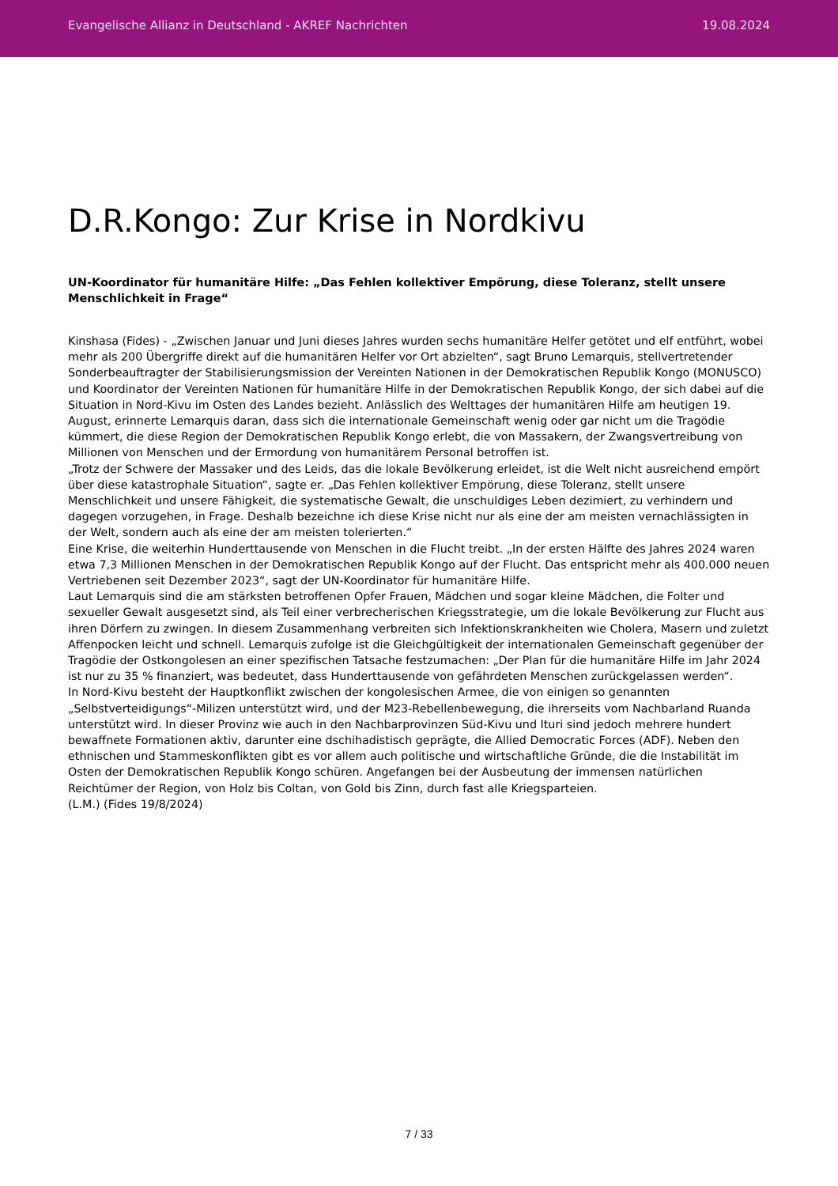Evangelische Allianz in Deutschland - AKREF Nachrichten 19.08.2024
D.R.Kongo: Zur Krise in Nordkivu
UN-Koordinator für humanitäre Hilfe: „Das Fehlen kollektiver Empörung, diese Toleranz, stellt unsere Menschlichkeit in Frage“
Kinshasa (Fides) - „Zwischen Januar und Juni dieses Jahres wurden sechs humanitäre Helfer getötet und elf entführt, wobei mehr als 200 Übergriffe direkt auf die humanitären Helfer vor Ort abzielten“, sagt Bruno Lemarquis, stellvertretender Sonderbeauftragter der Stabilisierungsmission der Vereinten Nationen in der Demokratischen Republik Kongo (MONUSCO) und Koordinator der Vereinten Nationen für humanitäre Hilfe in der Demokratischen Republik Kongo, der sich dabei auf die Situation in Nord-Kivu im Osten des Landes bezieht. Anlässlich des Welttages der humanitären Hilfe am heutigen 19. August, erinnerte Lemarquis daran, dass sich die internationale Gemeinschaft wenig oder gar nicht um die Tragödie kümmert, die diese Region der Demokratischen Republik Kongo erlebt, die von Massakern, der Zwangsvertreibung von Millionen von Menschen und der Ermordung von humanitärem Personal betroffen ist.
„Trotz der Schwere der Massaker und des Leids, das die lokale Bevölkerung erleidet, ist die Welt nicht ausreichend empört über diese katastrophale Situation“, sagte er. „Das Fehlen kollektiver Empörung, diese Toleranz, stellt unsere Menschlichkeit und unsere Fähigkeit, die systematische Gewalt, die unschuldiges Leben dezimiert, zu verhindern und dagegen vorzugehen, in Frage. Deshalb bezeichne ich diese Krise nicht nur als eine der am meisten vernachlässigten in der Welt, sondern auch als eine der am meisten tolerierten.“
Eine Krise, die weiterhin Hunderttausende von Menschen in die Flucht treibt. „In der ersten Hälfte des Jahres 2024 waren etwa 7,3 Millionen Menschen in der Demokratischen Republik Kongo auf der Flucht. Das entspricht mehr als 400.000 neuen Vertriebenen seit Dezember 2023“, sagt der UN-Koordinator für humanitäre Hilfe.
Laut Lemarquis sind die am stärksten betroffenen Opfer Frauen, Mädchen und sogar kleine Mädchen, die Folter und sexueller Gewalt ausgesetzt sind, als Teil einer verbrecherischen Kriegsstrategie, um die lokale Bevölkerung zur Flucht aus ihren Dörfern zu zwingen. In diesem Zusammenhang verbreiten sich Infektionskrankheiten wie Cholera, Masern und zuletzt Affenpocken leicht und schnell. Lemarquis zufolge ist die Gleichgültigkeit der internationalen Gemeinschaft gegenüber der Tragödie der Ostkongolesen an einer spezifischen Tatsache festzumachen: „Der Plan für die humanitäre Hilfe im Jahr 2024 ist nur zu 35 % finanziert, was bedeutet, dass Hunderttausende von gefährdeten Menschen zurückgelassen werden“.
In Nord-Kivu besteht der Hauptkonflikt zwischen der kongolesischen Armee, die von einigen so genannten „Selbstverteidigungs“-Milizen unterstützt wird, und der M23-Rebellenbewegung, die ihrerseits vom Nachbarland Ruanda unterstützt wird. In dieser Provinz wie auch in den Nachbarprovinzen Süd-Kivu und Ituri sind jedoch mehrere hundert bewaffnete Formationen aktiv, darunter eine dschihadistisch geprägte, die Allied Democratic Forces (ADF). Neben den ethnischen und Stammeskonflikten gibt es vor allem auch politische und wirtschaftliche Gründe, die die Instabilität im Osten der Demokratischen Republik Kongo schüren. Angefangen bei der Ausbeutung der immensen natürlichen Reichtümer der Region, von Holz bis Coltan, von Gold bis Zinn, durch fast alle Kriegsparteien.
(L.M.) (Fides 19/8/2024)
7 / 33